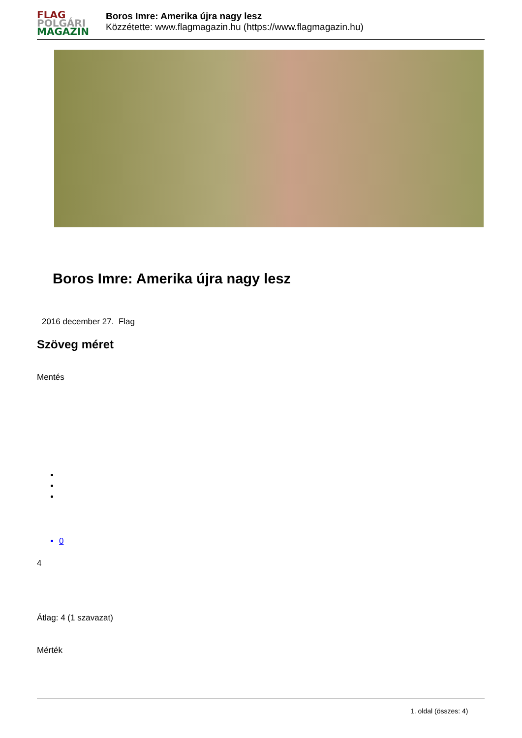FLAG
POLGÁRI
MAGAZIN
Boros Imre: Amerika újra nagy lesz
Közzétette: www.flagmagazin.hu (https://www.flagmagazin.hu)
Boros Imre: Amerika újra nagy lesz
2016 december 27. Flag
Szöveg méret
Mentés
0
4
Átlag: 4 (1 szavazat)
Mérték
1. oldal (összes: 4)